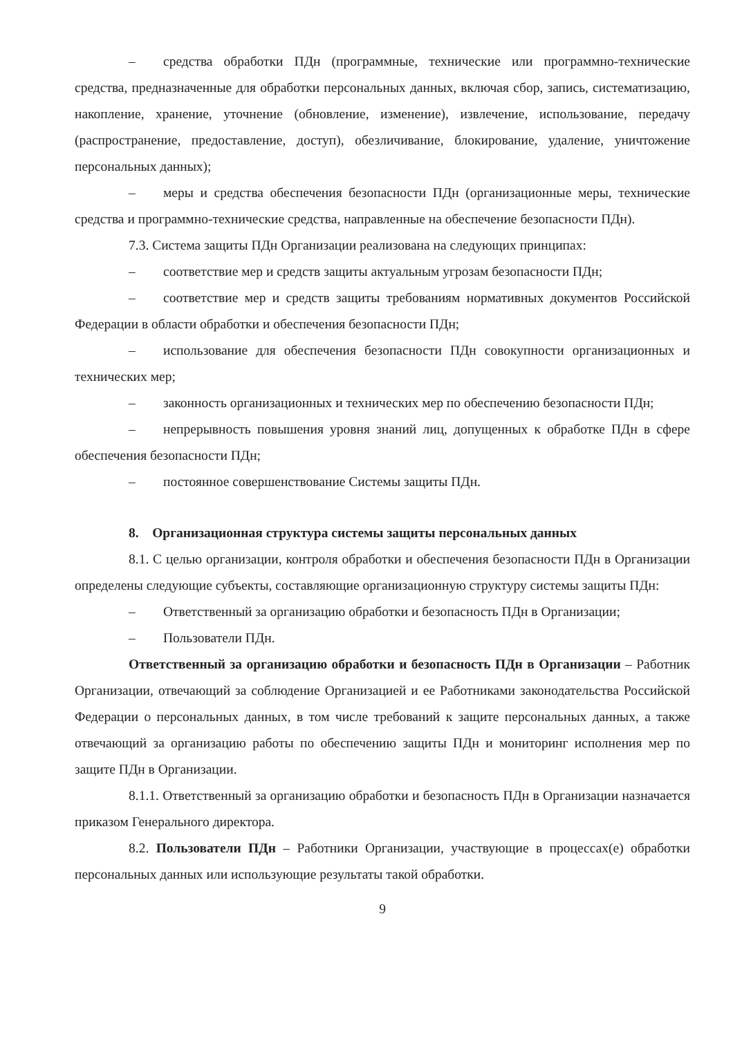– средства обработки ПДн (программные, технические или программно-технические средства, предназначенные для обработки персональных данных, включая сбор, запись, систематизацию, накопление, хранение, уточнение (обновление, изменение), извлечение, использование, передачу (распространение, предоставление, доступ), обезличивание, блокирование, удаление, уничтожение персональных данных);
– меры и средства обеспечения безопасности ПДн (организационные меры, технические средства и программно-технические средства, направленные на обеспечение безопасности ПДн).
7.3. Система защиты ПДн Организации реализована на следующих принципах:
– соответствие мер и средств защиты актуальным угрозам безопасности ПДн;
– соответствие мер и средств защиты требованиям нормативных документов Российской Федерации в области обработки и обеспечения безопасности ПДн;
– использование для обеспечения безопасности ПДн совокупности организационных и технических мер;
– законность организационных и технических мер по обеспечению безопасности ПДн;
– непрерывность повышения уровня знаний лиц, допущенных к обработке ПДн в сфере обеспечения безопасности ПДн;
– постоянное совершенствование Системы защиты ПДн.
8. Организационная структура системы защиты персональных данных
8.1. С целью организации, контроля обработки и обеспечения безопасности ПДн в Организации определены следующие субъекты, составляющие организационную структуру системы защиты ПДн:
– Ответственный за организацию обработки и безопасность ПДн в Организации;
– Пользователи ПДн.
Ответственный за организацию обработки и безопасность ПДн в Организации – Работник Организации, отвечающий за соблюдение Организацией и ее Работниками законодательства Российской Федерации о персональных данных, в том числе требований к защите персональных данных, а также отвечающий за организацию работы по обеспечению защиты ПДн и мониторинг исполнения мер по защите ПДн в Организации.
8.1.1. Ответственный за организацию обработки и безопасность ПДн в Организации назначается приказом Генерального директора.
8.2. Пользователи ПДн – Работники Организации, участвующие в процессах(е) обработки персональных данных или использующие результаты такой обработки.
9